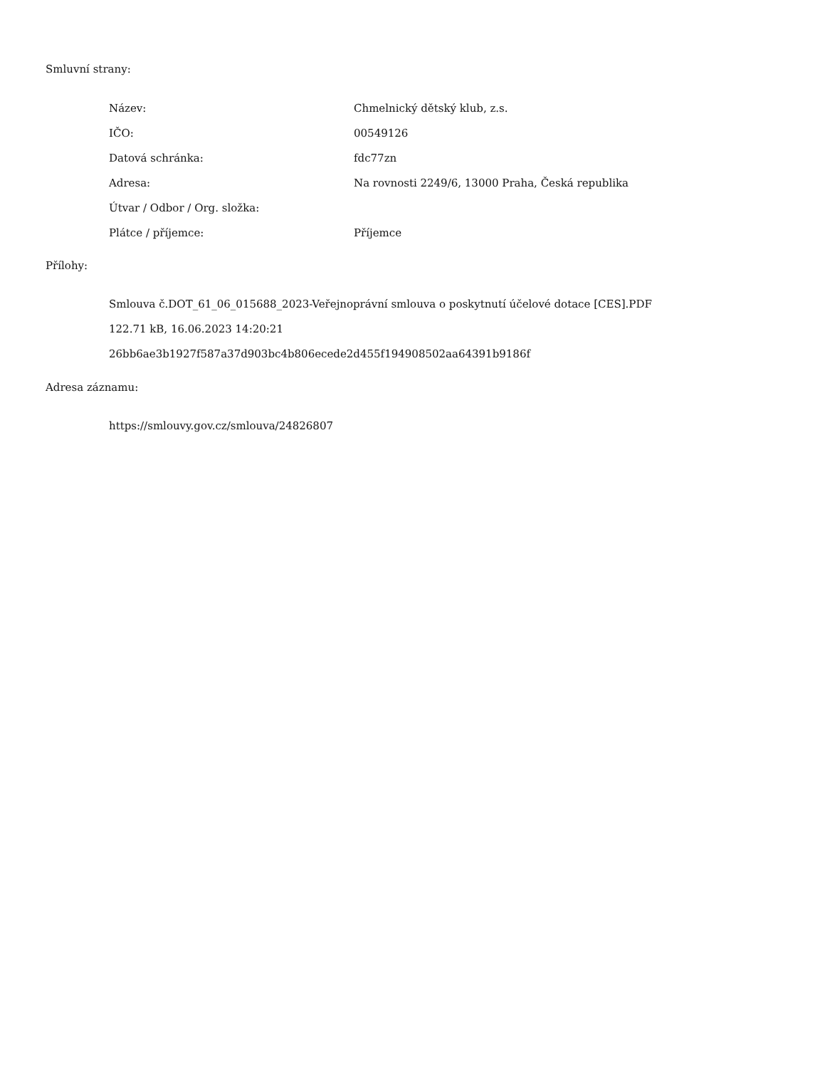Smluvní strany:
| Název: | Chmelnický dětský klub, z.s. |
| IČO: | 00549126 |
| Datová schránka: | fdc77zn |
| Adresa: | Na rovnosti 2249/6, 13000 Praha, Česká republika |
| Útvar / Odbor / Org. složka: | |
| Plátce / příjemce: | Příjemce |
Přílohy:
Smlouva č.DOT_61_06_015688_2023-Veřejnoprávní smlouva o poskytnutí účelové dotace [CES].PDF
122.71 kB, 16.06.2023 14:20:21
26bb6ae3b1927f587a37d903bc4b806ecede2d455f194908502aa64391b9186f
Adresa záznamu:
https://smlouvy.gov.cz/smlouva/24826807